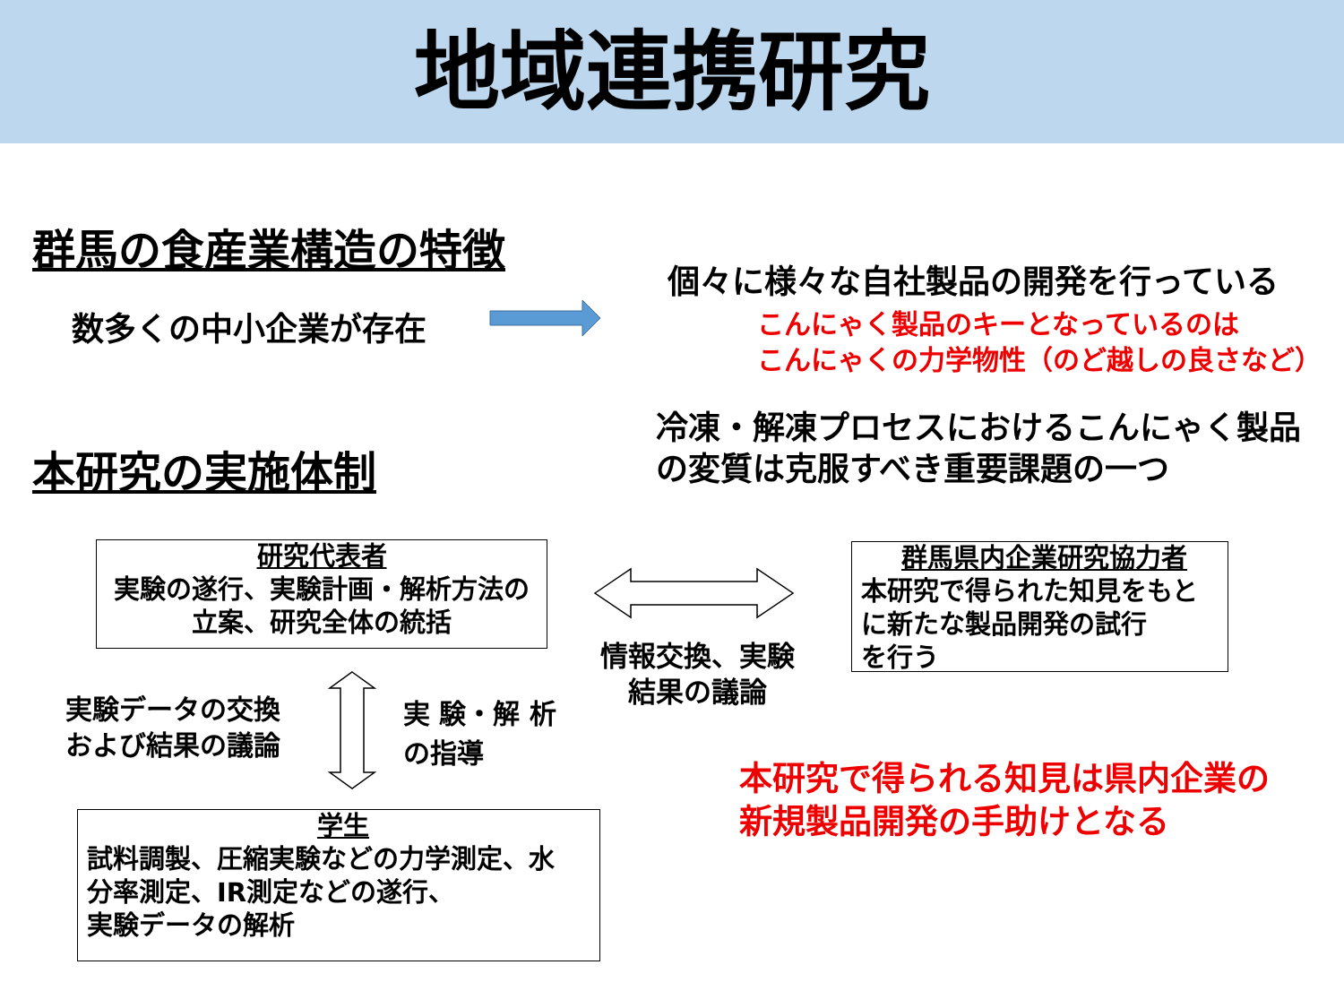地域連携研究
群馬の食産業構造の特徴
数多くの中小企業が存在
個々に様々な自社製品の開発を行っている
こんにゃく製品のキーとなっているのは
こんにゃくの力学物性（のど越しの良さなど）
本研究の実施体制
冷凍・解凍プロセスにおけるこんにゃく製品
の変質は克服すべき重要課題の一つ
研究代表者
実験の遂行、実験計画・解析方法の
立案、研究全体の統括
群馬県内企業研究協力者
本研究で得られた知見をもと
に新たな製品開発の試行
を行う
情報交換、実験
結果の議論
実験データの交換
および結果の議論
実 験・解 析
の指導
学生
試料調製、圧縮実験などの力学測定、水
分率測定、IR測定などの遂行、
実験データの解析
本研究で得られる知見は県内企業の
新規製品開発の手助けとなる